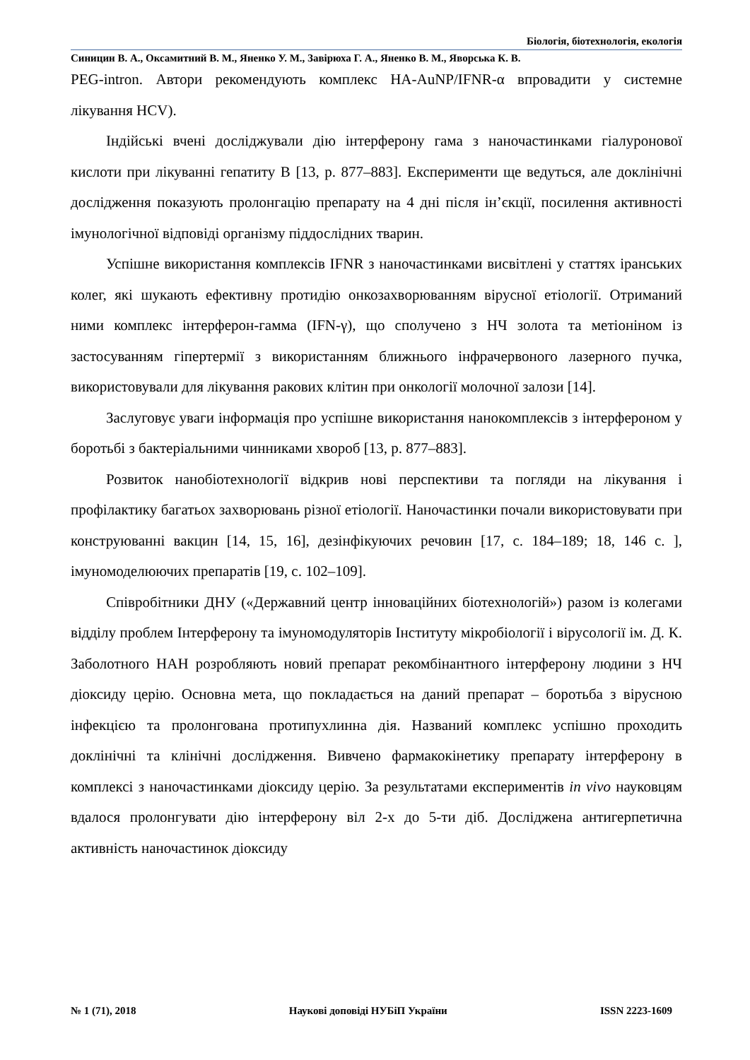Біологія, біотехнологія, екологія
Синицин В. А., Оксамитний В. М., Яненко У. М., Завірюха Г. А., Яненко В. М., Яворська К. В.
PEG-intron. Автори рекомендують комплекс HA-AuNP/IFNR-α впровадити у системне лікування HCV).
Індійські вчені досліджували дію інтерферону гама з наночастинками гіалуронової кислоти при лікуванні гепатиту В [13, р. 877–883]. Експерименти ще ведуться, але доклінічні дослідження показують пролонгацію препарату на 4 дні після ін’єкції, посилення активності імунологічної відповіді організму піддослідних тварин.
Успішне використання комплексів IFNR з наночастинками висвітлені у статтях іранських колег, які шукають ефективну протидію онкозахворюванням вірусної етіології. Отриманий ними комплекс інтерферон-гамма (IFN-γ), що сполучено з НЧ золота та метіоніном із застосуванням гіпертермії з використанням ближнього інфрачервоного лазерного пучка, використовували для лікування ракових клітин при онкології молочної залози [14].
Заслуговує уваги інформація про успішне використання нанокомплексів з інтерфероном у боротьбі з бактеріальними чинниками хвороб [13, р. 877–883].
Розвиток нанобіотехнології відкрив нові перспективи та погляди на лікування і профілактику багатьох захворювань різної етіології. Наночастинки почали використовувати при конструюванні вакцин [14, 15, 16], дезінфікуючих речовин [17, с. 184–189; 18, 146 с. ], імуномоделюючих препаратів [19, с. 102–109].
Співробітники ДНУ («Державний центр інноваційних біотехнологій») разом із колегами відділу проблем Інтерферону та імуномодуляторів Інституту мікробіології і вірусології ім. Д. К. Заболотного НАН розробляють новий препарат рекомбінантного інтерферону людини з НЧ діоксиду церію. Основна мета, що покладається на даний препарат – боротьба з вірусною інфекцією та пролонгована протипухлинна дія. Названий комплекс успішно проходить доклінічні та клінічні дослідження. Вивчено фармакокінетику препарату інтерферону в комплексі з наночастинками діоксиду церію. За результатами експериментів in vivo науковцям вдалося пролонгувати дію інтерферону віл 2-х до 5-ти діб. Досліджена антигерпетична активність наночастинок діоксиду
№ 1 (71), 2018 Наукові доповіді НУБіП України ISSN 2223-1609